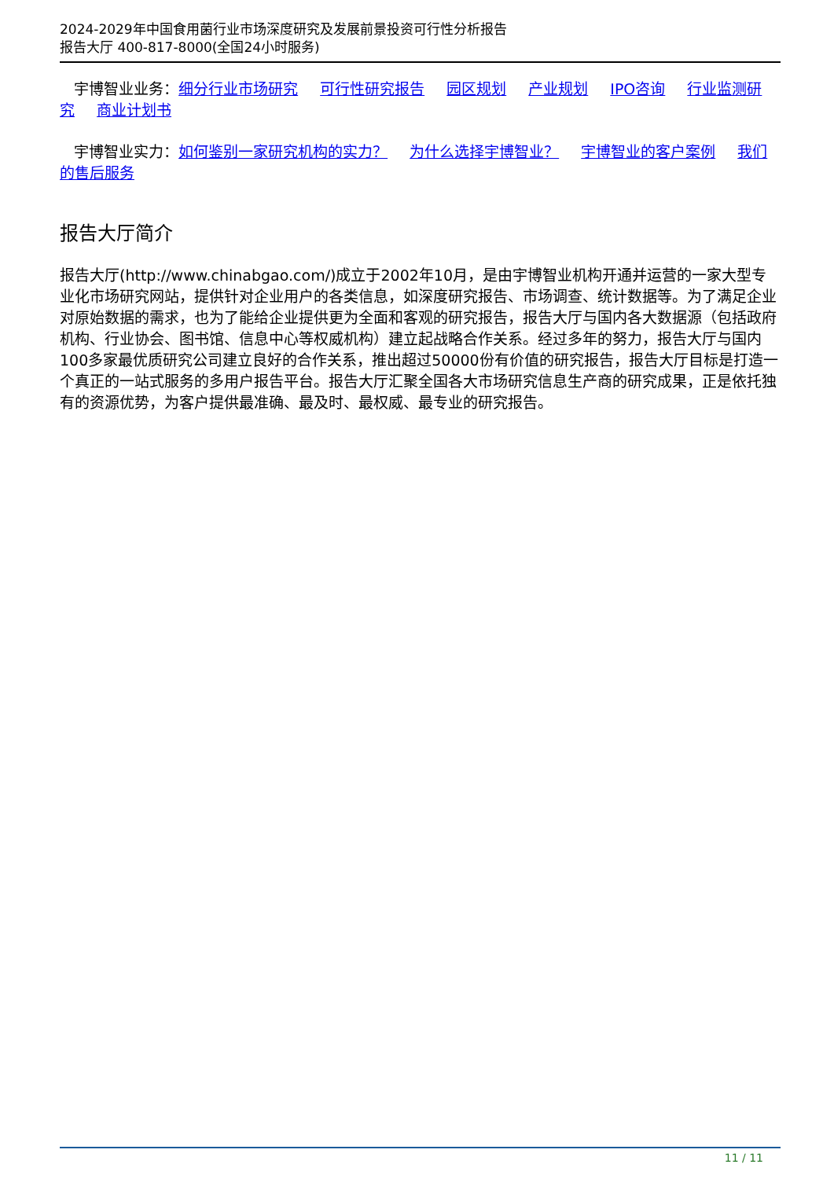2024-2029年中国食用菌行业市场深度研究及发展前景投资可行性分析报告
报告大厅 400-817-8000(全国24小时服务)
宇博智业业务：细分行业市场研究 可行性研究报告 园区规划 产业规划 IPO咨询 行业监测研究 商业计划书
宇博智业实力：如何鉴别一家研究机构的实力？ 为什么选择宇博智业？ 宇博智业的客户案例 我们的售后服务
报告大厅简介
报告大厅(http://www.chinabgao.com/)成立于2002年10月，是由宇博智业机构开通并运营的一家大型专业化市场研究网站，提供针对企业用户的各类信息，如深度研究报告、市场调查、统计数据等。为了满足企业对原始数据的需求，也为了能给企业提供更为全面和客观的研究报告，报告大厅与国内各大数据源（包括政府机构、行业协会、图书馆、信息中心等权威机构）建立起战略合作关系。经过多年的努力，报告大厅与国内100多家最优质研究公司建立良好的合作关系，推出超过50000份有价值的研究报告，报告大厅目标是打造一个真正的一站式服务的多用户报告平台。报告大厅汇聚全国各大市场研究信息生产商的研究成果，正是依托独有的资源优势，为客户提供最准确、最及时、最权威、最专业的研究报告。
11 / 11